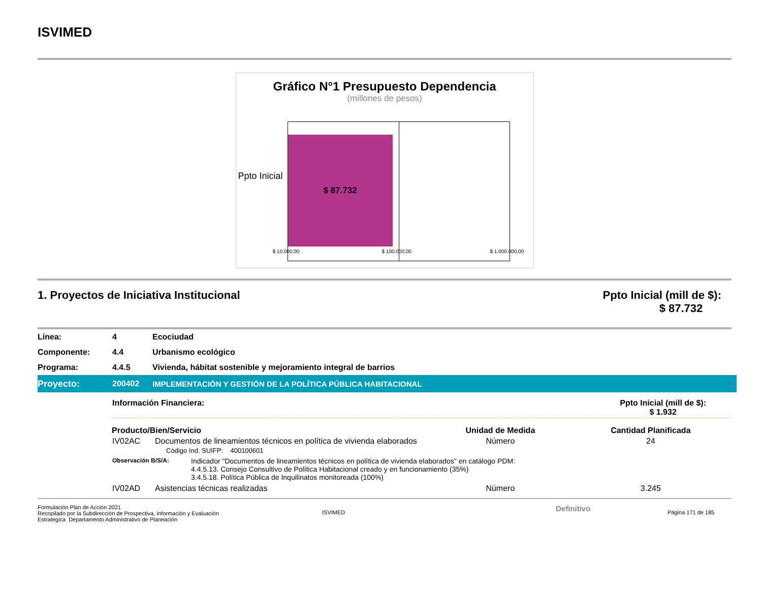ISVIMED
Gráfico N°1 Presupuesto Dependencia
(millones de pesos)
Ppto Inicial
$ 87.732
$ 10.000,00 $ 100.000,00 $ 1.000.000,00
1. Proyectos de Iniciativa Institucional Ppto Inicial (mill de $):
$ 87.732
Línea: 4 Ecociudad
Componente: 4.4 Urbanismo ecológico
Programa: 4.4.5 Vivienda, hábitat sostenible y mejoramiento integral de barrios
Proyecto: 200402 IMPLEMENTACIÓN Y GESTIÓN DE LA POLÍTICA PÚBLICA HABITACIONAL
Información Financiera: Ppto Inicial (mill de $):
$ 1.932
| Producto/Bien/Servicio | | Unidad de Medida | Cantidad Planificada |
| --- | --- | --- | --- |
| IV02AC | Documentos de lineamientos técnicos en política de vivienda elaborados Código Ind. SUIFP: 400100601 | Número | 24 |
| Observación B/S/A: Indicador "Documentos de lineamientos técnicos en política de vivienda elaborados" en catálogo PDM: 4.4.5.13. Consejo Consultivo de Política Habitacional creado y en funcionamiento (35%) 3.4.5.18. Política Pública de Inquilinatos monitoreada (100%) | | | |
| IV02AD | Asistencias técnicas realizadas | Número | 3.245 |
Formulación Plan de Acción 2021
Recopilado por la Subdirección de Prospectiva, Información y Evaluación
Estrategica Departamento Administrativo de Planeación
ISVIMED
Definitivo
Página 171 de 185